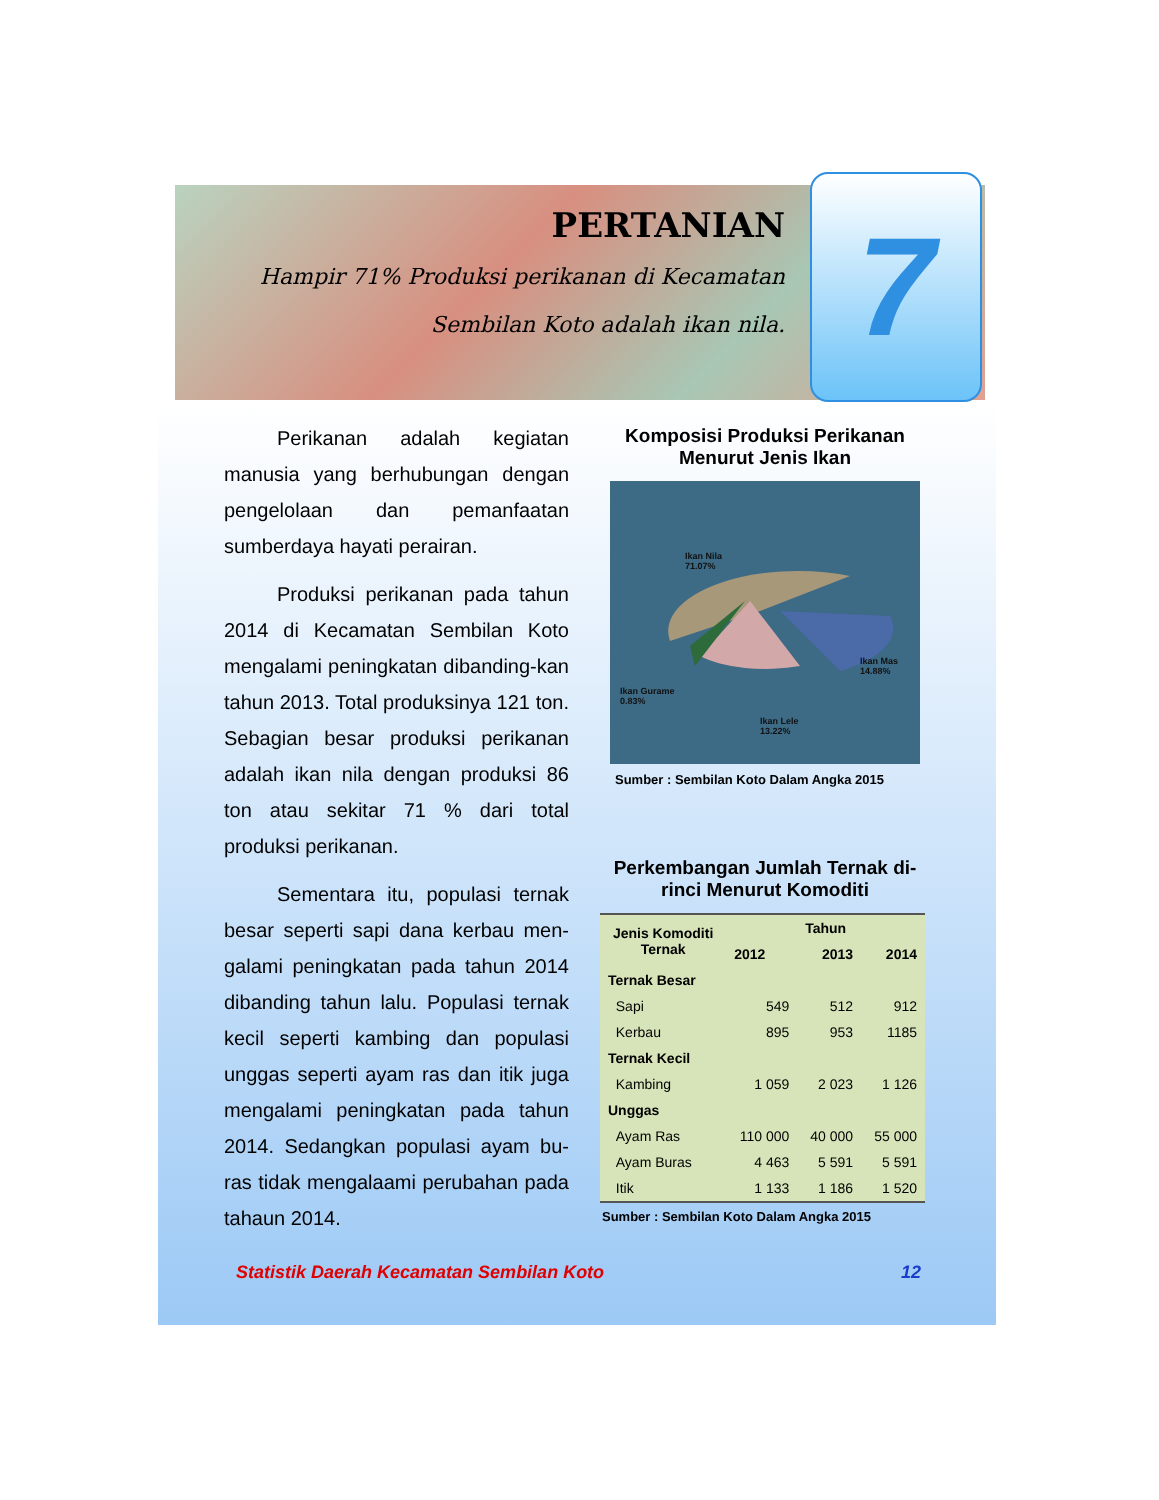PERTANIAN
Hampir 71% Produksi perikanan di Kecamatan
Sembilan Koto adalah ikan nila.
7
Perikanan adalah kegiatan manusia yang berhubungan dengan pengelolaan dan pemanfaatan sumberdaya hayati perairan.
Produksi perikanan pada tahun 2014 di Kecamatan Sembilan Koto mengalami peningkatan dibanding-kan tahun 2013. Total produksinya 121 ton. Sebagian besar produksi perikanan adalah ikan nila dengan produksi 86 ton atau sekitar 71 % dari total produksi perikanan.
Sementara itu, populasi ternak besar seperti sapi dana kerbau men-galami peningkatan pada tahun 2014 dibanding tahun lalu. Populasi ternak kecil seperti kambing dan populasi unggas seperti ayam ras dan itik juga mengalami peningkatan pada tahun 2014. Sedangkan populasi ayam bu-ras tidak mengalaami perubahan pada tahaun 2014.
Komposisi Produksi Perikanan Menurut Jenis Ikan
Ikan Nila
71.07%
Ikan Mas
14.88%
Ikan Gurame
0.83%
Ikan Lele
13.22%
Sumber : Sembilan Koto Dalam Angka 2015
Perkembangan Jumlah Ternak di-rinci Menurut Komoditi
| Jenis Komoditi Ternak | Tahun | | |
| --- | --- | --- | --- |
| | 2012 | 2013 | 2014 |
| Ternak Besar | | | |
| Sapi | 549 | 512 | 912 |
| Kerbau | 895 | 953 | 1185 |
| Ternak Kecil | | | |
| Kambing | 1 059 | 2 023 | 1 126 |
| Unggas | | | |
| Ayam Ras | 110 000 | 40 000 | 55 000 |
| Ayam Buras | 4 463 | 5 591 | 5 591 |
| Itik | 1 133 | 1 186 | 1 520 |
Sumber : Sembilan Koto Dalam Angka 2015
Statistik Daerah Kecamatan Sembilan Koto 12